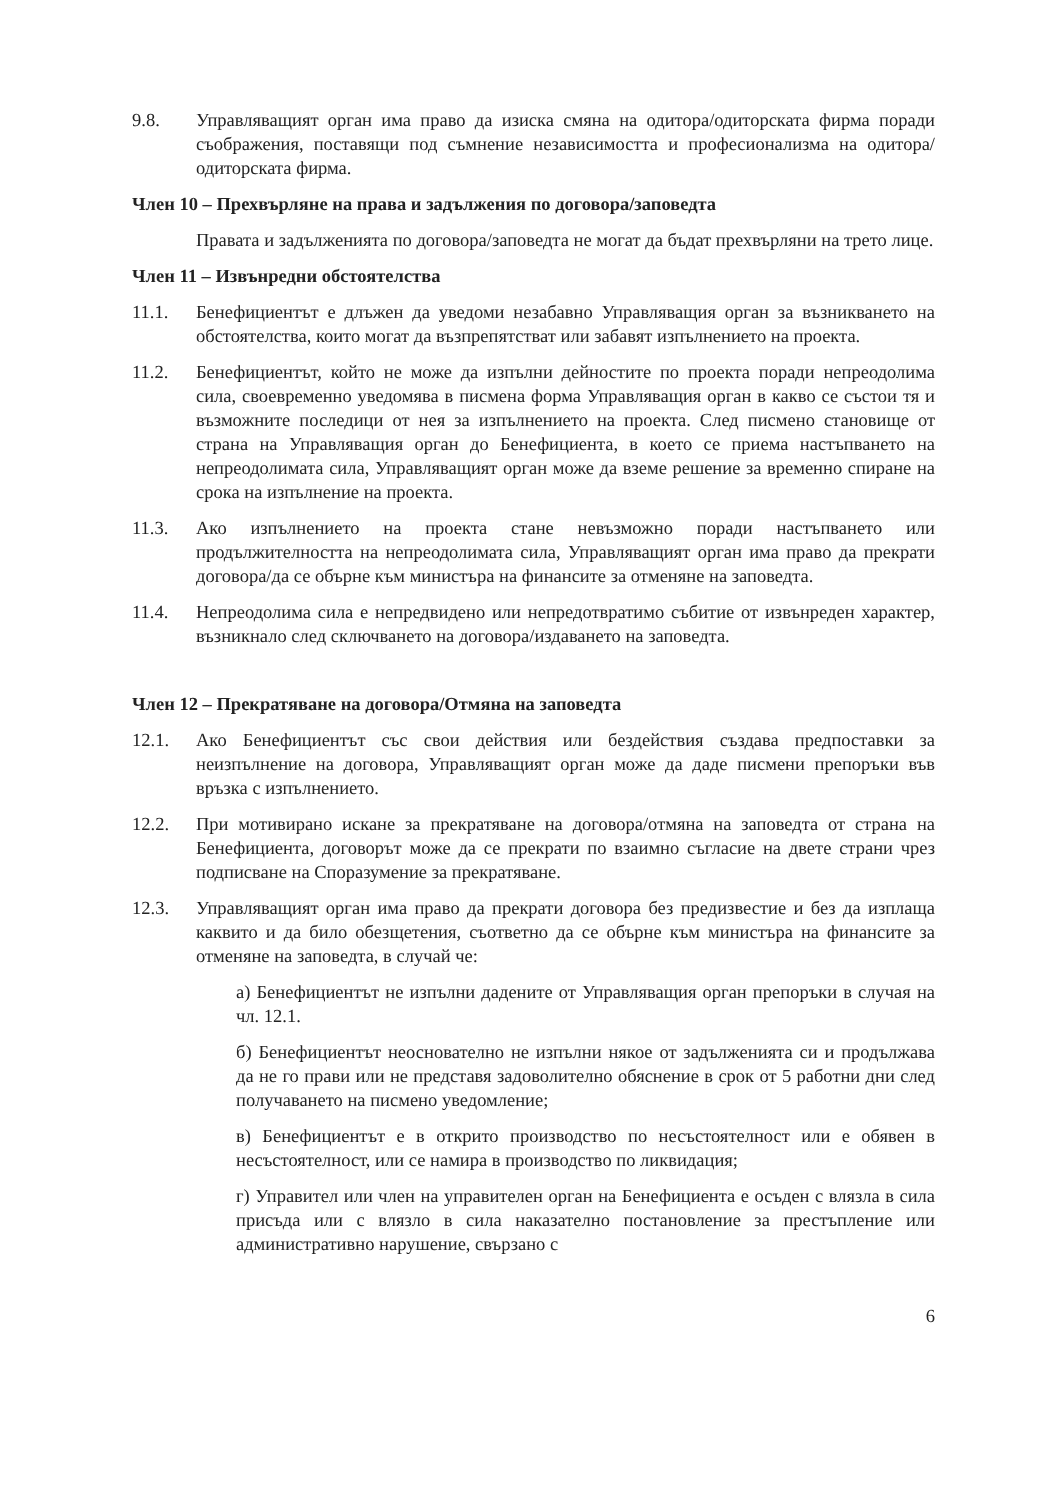9.8. Управляващият орган има право да изиска смяна на одитора/одиторската фирма поради съображения, поставящи под съмнение независимостта и професионализма на одитора/одиторската фирма.
Член 10 – Прехвърляне на права и задължения по договора/заповедта
Правата и задълженията по договора/заповедта не могат да бъдат прехвърляни на трето лице.
Член 11 – Извънредни обстоятелства
11.1. Бенефициентът е длъжен да уведоми незабавно Управляващия орган за възникването на обстоятелства, които могат да възпрепятстват или забавят изпълнението на проекта.
11.2. Бенефициентът, който не може да изпълни дейностите по проекта поради непреодолима сила, своевременно уведомява в писмена форма Управляващия орган в какво се състои тя и възможните последици от нея за изпълнението на проекта. След писмено становище от страна на Управляващия орган до Бенефициента, в което се приема настъпването на непреодолимата сила, Управляващият орган може да вземе решение за временно спиране на срока на изпълнение на проекта.
11.3. Ако изпълнението на проекта стане невъзможно поради настъпването или продължителността на непреодолимата сила, Управляващият орган има право да прекрати договора/да се обърне към министъра на финансите за отменяне на заповедта.
11.4. Непреодолима сила е непредвидено или непредотвратимо събитие от извънреден характер, възникнало след сключването на договора/издаването на заповедта.
Член 12 – Прекратяване на договора/Отмяна на заповедта
12.1. Ако Бенефициентът със свои действия или бездействия създава предпоставки за неизпълнение на договора, Управляващият орган може да даде писмени препоръки във връзка с изпълнението.
12.2. При мотивирано искане за прекратяване на договора/отмяна на заповедта от страна на Бенефициента, договорът може да се прекрати по взаимно съгласие на двете страни чрез подписване на Споразумение за прекратяване.
12.3. Управляващият орган има право да прекрати договора без предизвестие и без да изплаща каквито и да било обезщетения, съответно да се обърне към министъра на финансите за отменяне на заповедта, в случай че:
а) Бенефициентът не изпълни дадените от Управляващия орган препоръки в случая на чл. 12.1.
б) Бенефициентът неоснователно не изпълни някое от задълженията си и продължава да не го прави или не представя задоволително обяснение в срок от 5 работни дни след получаването на писмено уведомление;
в) Бенефициентът е в открито производство по несъстоятелност или е обявен в несъстоятелност, или се намира в производство по ликвидация;
г) Управител или член на управителен орган на Бенефициента е осъден с влязла в сила присъда или с влязло в сила наказателно постановление за престъпление или административно нарушение, свързано с
6